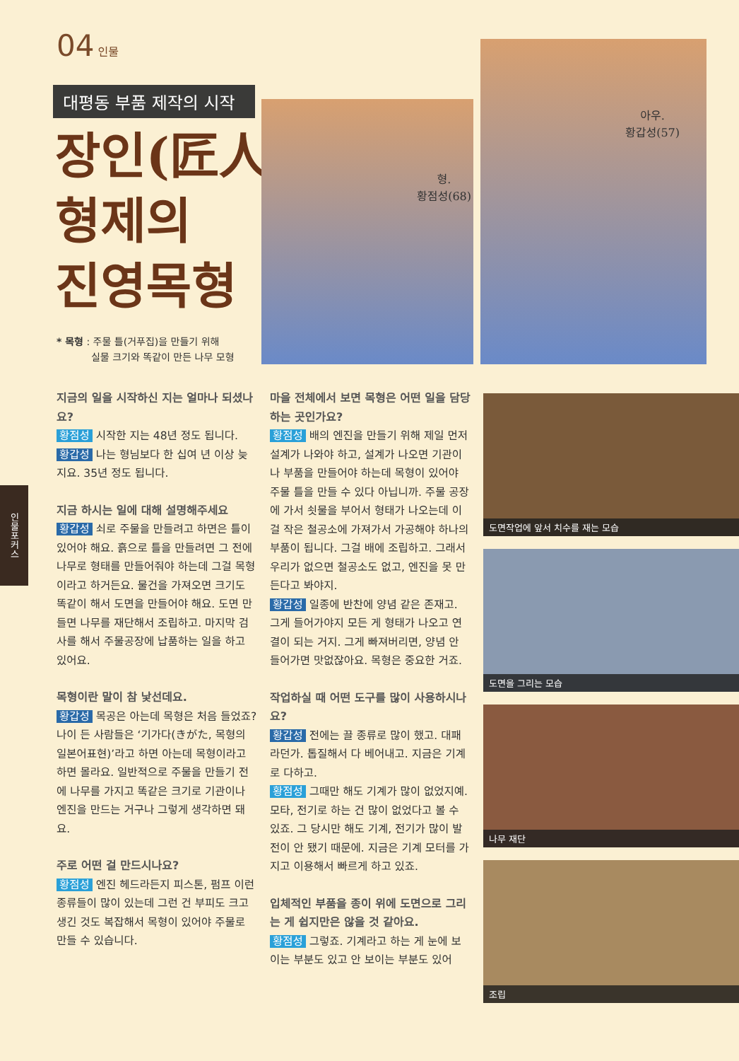04 인물
대평동 부품 제작의 시작
장인(匠人)
형제의
진영목형
* 목형 : 주물 틀(거푸집)을 만들기 위해
실물 크기와 똑같이 만든 나무 모형
형.
황점성(68)
아우.
황갑성(57)
인물포커스
지금의 일을 시작하신 지는 얼마나 되셨나요?
황점성 시작한 지는 48년 정도 됩니다.
황갑성 나는 형님보다 한 십여 년 이상 늦지요. 35년 정도 됩니다.
지금 하시는 일에 대해 설명해주세요
황갑성 쇠로 주물을 만들려고 하면은 틀이 있어야 해요. 흙으로 틀을 만들려면 그 전에 나무로 형태를 만들어줘야 하는데 그걸 목형이라고 하거든요. 물건을 가져오면 크기도 똑같이 해서 도면을 만들어야 해요. 도면 만들면 나무를 재단해서 조립하고. 마지막 검사를 해서 주물공장에 납품하는 일을 하고 있어요.
목형이란 말이 참 낯선데요.
황갑성 목공은 아는데 목형은 처음 들었죠? 나이 든 사람들은 ‘기가다(きがた, 목형의 일본어표현)’라고 하면 아는데 목형이라고 하면 몰라요. 일반적으로 주물을 만들기 전에 나무를 가지고 똑같은 크기로 기관이나 엔진을 만드는 거구나 그렇게 생각하면 돼요.
주로 어떤 걸 만드시나요?
황점성 엔진 헤드라든지 피스톤, 펌프 이런 종류들이 많이 있는데 그런 건 부피도 크고 생긴 것도 복잡해서 목형이 있어야 주물로 만들 수 있습니다.
마을 전체에서 보면 목형은 어떤 일을 담당하는 곳인가요?
황점성 배의 엔진을 만들기 위해 제일 먼저 설계가 나와야 하고, 설계가 나오면 기관이나 부품을 만들어야 하는데 목형이 있어야 주물 틀을 만들 수 있다 아닙니까. 주물 공장에 가서 쇳물을 부어서 형태가 나오는데 이걸 작은 철공소에 가져가서 가공해야 하나의 부품이 됩니다. 그걸 배에 조립하고. 그래서 우리가 없으면 철공소도 없고, 엔진을 못 만든다고 봐야지.
황갑성 일종에 반찬에 양념 같은 존재고. 그게 들어가야지 모든 게 형태가 나오고 연결이 되는 거지. 그게 빠져버리면, 양념 안 들어가면 맛없잖아요. 목형은 중요한 거죠.
작업하실 때 어떤 도구를 많이 사용하시나요?
황갑성 전에는 끌 종류로 많이 했고. 대패라던가. 톱질해서 다 베어내고. 지금은 기계로 다하고.
황점성 그때만 해도 기계가 많이 없었지예. 모타, 전기로 하는 건 많이 없었다고 볼 수 있죠. 그 당시만 해도 기계, 전기가 많이 발전이 안 됐기 때문에. 지금은 기계 모터를 가지고 이용해서 빠르게 하고 있죠.
입체적인 부품을 종이 위에 도면으로 그리는 게 쉽지만은 않을 것 같아요.
황점성 그렇죠. 기계라고 하는 게 눈에 보이는 부분도 있고 안 보이는 부분도 있어
도면작업에 앞서 치수를 재는 모습
도면을 그리는 모습
나무 재단
조립